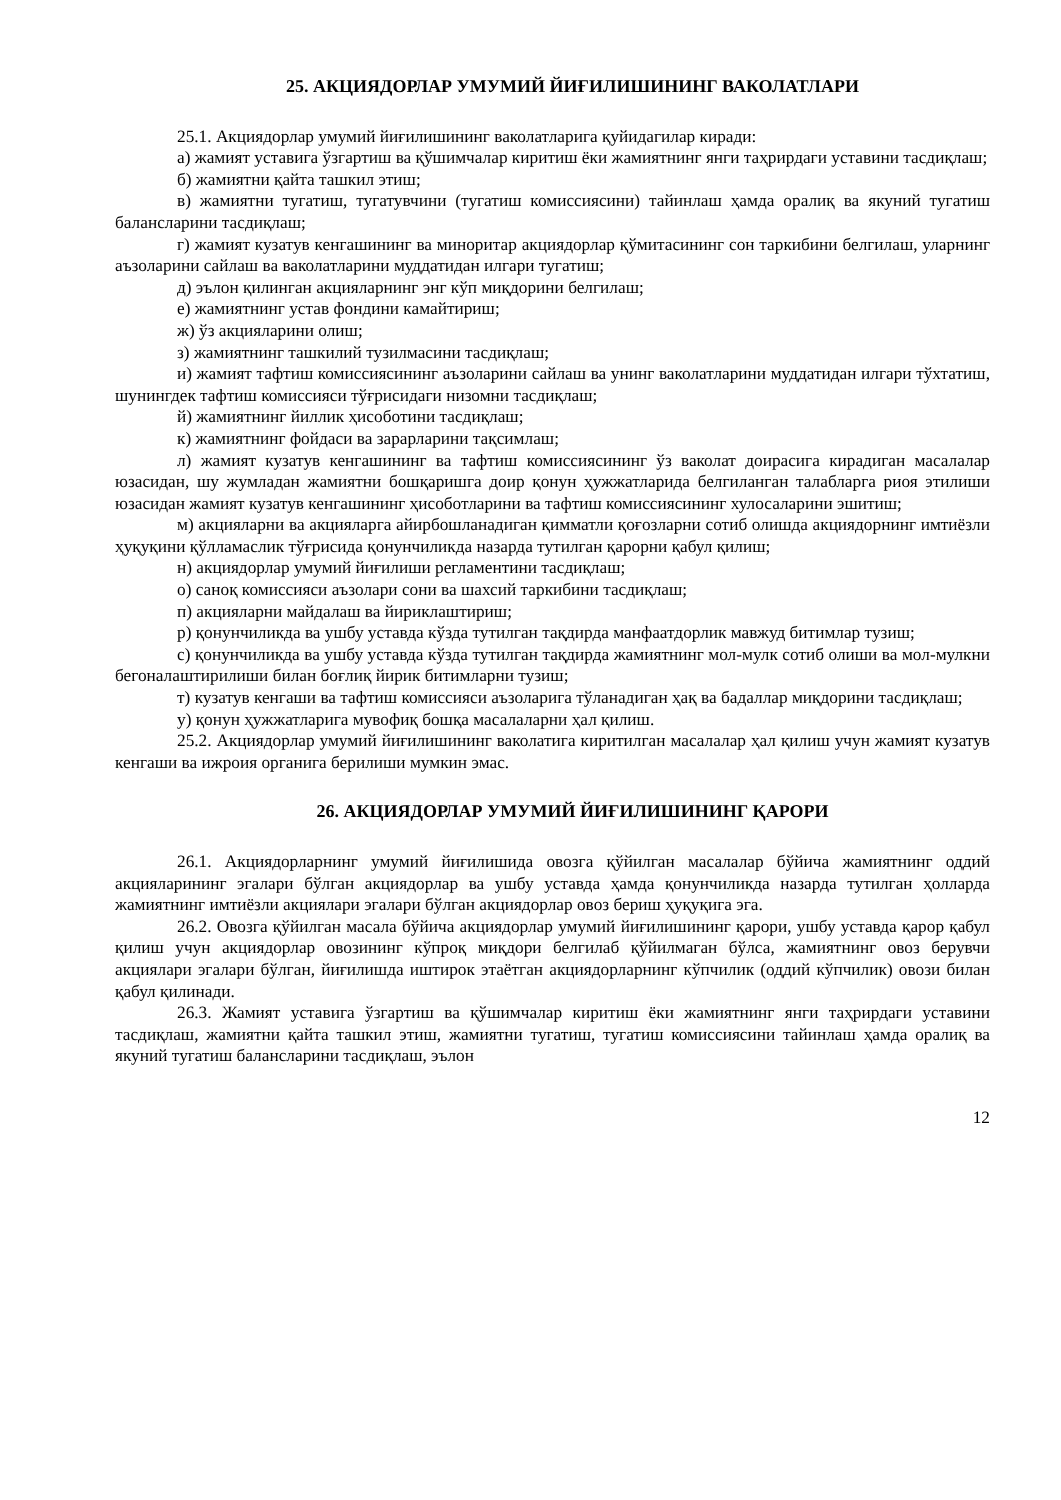25. АКЦИЯДОРЛАР УМУМИЙ ЙИҒИЛИШИНИНГ ВАКОЛАТЛАРИ
25.1. Акциядорлар умумий йиғилишининг ваколатларига қуйидагилар киради:
а) жамият уставига ўзгартиш ва қўшимчалар киритиш ёки жамиятнинг янги таҳрирдаги уставини тасдиқлаш;
б) жамиятни қайта ташкил этиш;
в) жамиятни тугатиш, тугатувчини (тугатиш комиссиясини) тайинлаш ҳамда оралиқ ва якуний тугатиш балансларини тасдиқлаш;
г) жамият кузатув кенгашининг ва миноритар акциядорлар қўмитасининг сон таркибини белгилаш, уларнинг аъзоларини сайлаш ва ваколатларини муддатидан илгари тугатиш;
д) эълон қилинган акцияларнинг энг кўп миқдорини белгилаш;
е) жамиятнинг устав фондини камайтириш;
ж) ўз акцияларини олиш;
з) жамиятнинг ташкилий тузилмасини тасдиқлаш;
и) жамият тафтиш комиссиясининг аъзоларини сайлаш ва унинг ваколатларини муддатидан илгари тўхтатиш, шунингдек тафтиш комиссияси тўғрисидаги низомни тасдиқлаш;
й) жамиятнинг йиллик ҳисоботини тасдиқлаш;
к) жамиятнинг фойдаси ва зарарларини тақсимлаш;
л) жамият кузатув кенгашининг ва тафтиш комиссиясининг ўз ваколат доирасига кирадиган масалалар юзасидан, шу жумладан жамиятни бошқаришга доир қонун ҳужжатларида белгиланган талабларга риоя этилиши юзасидан жамият кузатув кенгашининг ҳисоботларини ва тафтиш комиссиясининг хулосаларини эшитиш;
м) акцияларни ва акцияларга айирбошланадиган қимматли қоғозларни сотиб олишда акциядорнинг имтиёзли ҳуқуқини қўлламаслик тўғрисида қонунчиликда назарда тутилган қарорни қабул қилиш;
н) акциядорлар умумий йиғилиши регламентини тасдиқлаш;
о) саноқ комиссияси аъзолари сони ва шахсий таркибини тасдиқлаш;
п) акцияларни майдалаш ва йириклаштириш;
р) қонунчиликда ва ушбу уставда кўзда тутилган тақдирда манфаатдорлик мавжуд битимлар тузиш;
с) қонунчиликда ва ушбу уставда кўзда тутилган тақдирда жамиятнинг мол-мулк сотиб олиши ва мол-мулкни бегоналаштирилиши билан боғлиқ йирик битимларни тузиш;
т) кузатув кенгаши ва тафтиш комиссияси аъзоларига тўланадиган ҳақ ва бадаллар миқдорини тасдиқлаш;
у) қонун ҳужжатларига мувофиқ бошқа масалаларни ҳал қилиш.
25.2. Акциядорлар умумий йиғилишининг ваколатига киритилган масалалар ҳал қилиш учун жамият кузатув кенгаши ва ижроия органига берилиши мумкин эмас.
26. АКЦИЯДОРЛАР УМУМИЙ ЙИҒИЛИШИНИНГ ҚАРОРИ
26.1. Акциядорларнинг умумий йиғилишида овозга қўйилган масалалар бўйича жамиятнинг оддий акцияларининг эгалари бўлган акциядорлар ва ушбу уставда ҳамда қонунчиликда назарда тутилган ҳолларда жамиятнинг имтиёзли акциялари эгалари бўлган акциядорлар овоз бериш ҳуқуқига эга.
26.2. Овозга қўйилган масала бўйича акциядорлар умумий йиғилишининг қарори, ушбу уставда қарор қабул қилиш учун акциядорлар овозининг кўпроқ миқдори белгилаб қўйилмаган бўлса, жамиятнинг овоз берувчи акциялари эгалари бўлган, йиғилишда иштирок этаётган акциядорларнинг кўпчилик (оддий кўпчилик) овози билан қабул қилинади.
26.3. Жамият уставига ўзгартиш ва қўшимчалар киритиш ёки жамиятнинг янги таҳрирдаги уставини тасдиқлаш, жамиятни қайта ташкил этиш, жамиятни тугатиш, тугатиш комиссиясини тайинлаш ҳамда оралиқ ва якуний тугатиш балансларини тасдиқлаш, эълон
12